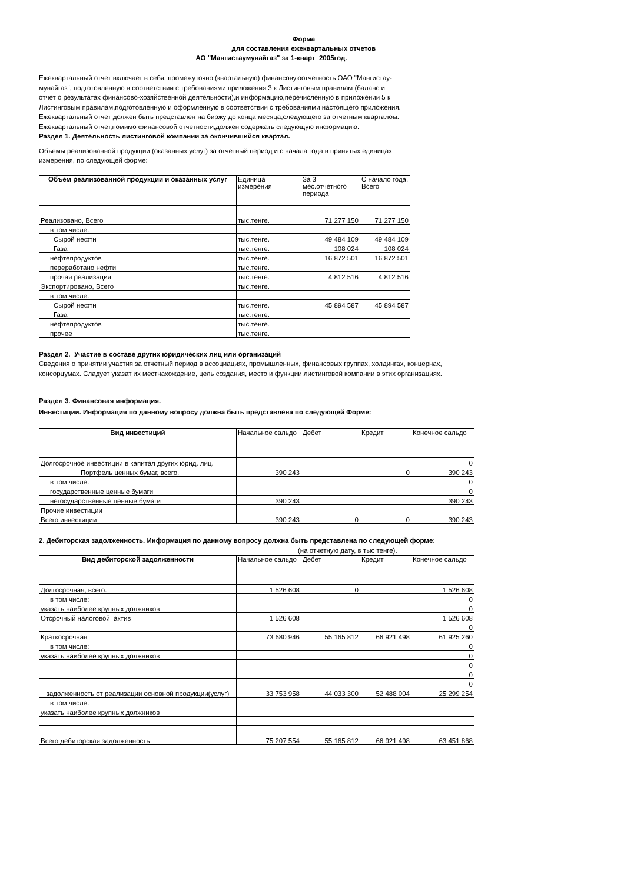Форма
для составления ежеквартальных отчетов
АО "Мангистаумунайгаз" за 1-кварт 2005год.
Ежеквартальный отчет включает в себя: промежуточно (квартальную) финансовуюотчетность ОАО "Мангистау-
мунайгаз", подготовленную в соответствии с требованиями приложения 3 к Листинговым правилам (баланс и
отчет о результатах финансово-хозяйственной деятельности),и информацию,перечисленную в приложении 5 к
Листинговым правилам,подготовленную и оформленную в соответствии с требованиями настоящего приложения.
Ежеквартальный отчет должен быть представлен на биржу до конца месяца,следующего за отчетным кварталом.
Ежеквартальный отчет,помимо финансовой отчетности,должен содержать следующую информацию.
Раздел 1. Деятельность листинговой компании за окончившийся квартал.
Объемы реализованной продукции (оказанных услуг) за отчетный период и с начала года в принятых единицах
измерения, по следующей форме:
| Объем реализованной продукции и оказанных услуг | Единица измерения | За 3 мес.отчетного периода | С начало года, Всего |
| --- | --- | --- | --- |
| Реализовано, Всего | тыс.тенге. | 71 277 150 | 71 277 150 |
| в том числе: | | | |
| Сырой нефти | тыс.тенге. | 49 484 109 | 49 484 109 |
| Газа | тыс.тенге. | 108 024 | 108 024 |
| нефтепродуктов | тыс.тенге. | 16 872 501 | 16 872 501 |
| переработано нефти | тыс.тенге. | | |
| прочая реализация | тыс.тенге. | 4 812 516 | 4 812 516 |
| Экспортировано, Всего | тыс.тенге. | | |
| в том числе: | | | |
| Сырой нефти | тыс.тенге. | 45 894 587 | 45 894 587 |
| Газа | тыс.тенге. | | |
| нефтепродуктов | тыс.тенге. | | |
| прочее | тыс.тенге. | | |
Раздел 2. Участие в составе других юридических лиц или организаций
Сведения о принятии участия за отчетный период в ассоциациях, промышленных, финансовых группах, холдингах, концернах,
консорцумах. Сладует указат их местнахождение, цель создания, место и функции листинговой компании в этих организациях.
Раздел 3. Финансовая информация.
Инвестиции. Информация по данному вопросу должна быть представлена по следующей Форме:
| Вид инвестиций | Начальное сальдо | Дебет | Кредит | Конечное сальдо |
| --- | --- | --- | --- | --- |
| Долгосрочное инвестиции в капитал других юрид. лиц. | | | | 0 |
| Портфель ценных бумаг, всего. | 390 243 | | 0 | 390 243 |
| в том числе: | | | | 0 |
| государственные ценные бумаги | | | | 0 |
| негосударственные ценные бумаги | 390 243 | | | 390 243 |
| Прочие инвестиции | | | | |
| Всего инвестиции | 390 243 | 0 | 0 | 390 243 |
2. Дебиторская задолженность. Информация по данному вопросу должна быть представлена по следующей форме:
(на отчетную дату, в тыс тенге).
| Вид дебиторской задолженности | Начальное сальдо | Дебет | Кредит | Конечное сальдо |
| --- | --- | --- | --- | --- |
| Долгосрочная, всего. | 1 526 608 | 0 | | 1 526 608 |
| в том числе: | | | | 0 |
| указать наиболее крупных должников | | | | 0 |
| Отсрочный налоговой актив | 1 526 608 | | | 1 526 608 |
| | | | | 0 |
| Краткосрочная | 73 680 946 | 55 165 812 | 66 921 498 | 61 925 260 |
| в том числе: | | | | 0 |
| указать наиболее крупных должников | | | | 0 |
| | | | | 0 |
| | | | | 0 |
| | | | | 0 |
| задолженность от реализации основной продукции(услуг) | 33 753 958 | 44 033 300 | 52 488 004 | 25 299 254 |
| в том числе: | | | | |
| указать наиболее крупных должников | | | | |
| Всего дебиторская задолженность | 75 207 554 | 55 165 812 | 66 921 498 | 63 451 868 |